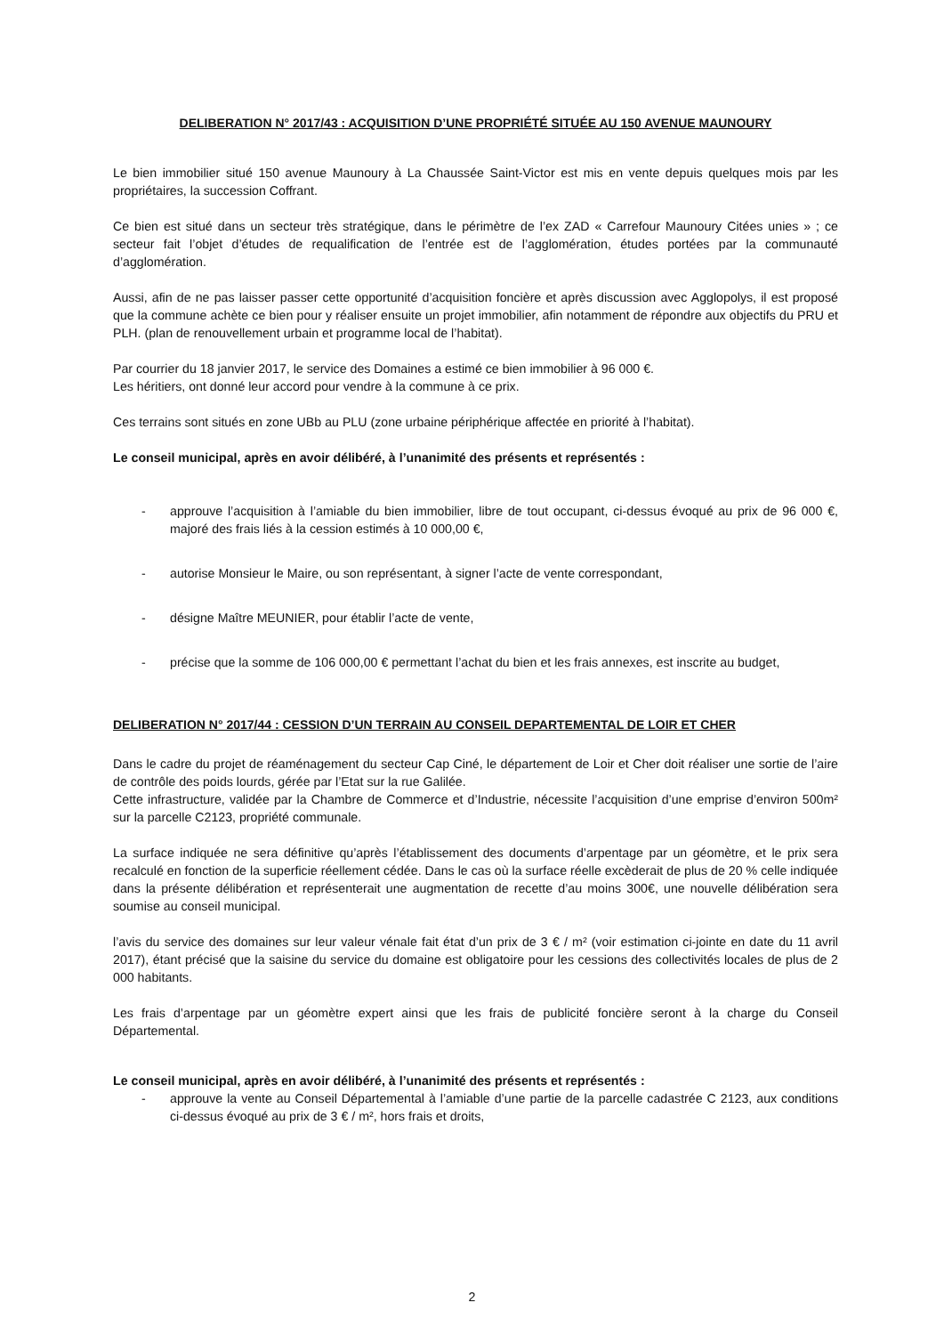DELIBERATION N° 2017/43 : ACQUISITION D’UNE PROPRIÉTÉ SITUÉE AU 150 AVENUE MAUNOURY
Le bien immobilier situé 150 avenue Maunoury à La Chaussée Saint-Victor est mis en vente depuis quelques mois par les propriétaires, la succession Coffrant.
Ce bien est situé dans un secteur très stratégique, dans le périmètre de l’ex ZAD « Carrefour Maunoury Citées unies » ; ce secteur fait l’objet d’études de requalification de l’entrée est de l’agglomération, études portées par la communauté d’agglomération.
Aussi, afin de ne pas laisser passer cette opportunité d’acquisition foncière et après discussion avec Agglopolys, il est proposé que la commune achète ce bien pour y réaliser ensuite un projet immobilier, afin notamment de répondre aux objectifs du PRU et PLH. (plan de renouvellement urbain et programme local de l’habitat).
Par courrier du 18 janvier 2017, le service des Domaines a estimé ce bien immobilier à 96 000 €.
Les héritiers, ont donné leur accord pour vendre à la commune à ce prix.
Ces terrains sont situés en zone UBb au PLU (zone urbaine périphérique affectée en priorité à l’habitat).
Le conseil municipal, après en avoir délibéré, à l’unanimité des présents et représentés :
- approuve l’acquisition à l’amiable du bien immobilier, libre de tout occupant, ci-dessus évoqué au prix de 96 000 €, majoré des frais liés à la cession estimés à 10 000,00 €,
- autorise Monsieur le Maire, ou son représentant, à signer l’acte de vente correspondant,
- désigne Maître MEUNIER, pour établir l’acte de vente,
- précise que la somme de 106 000,00 € permettant l’achat du bien et les frais annexes, est inscrite au budget,
DELIBERATION N° 2017/44 : CESSION D’UN TERRAIN AU CONSEIL DEPARTEMENTAL DE LOIR ET CHER
Dans le cadre du projet de réaménagement du secteur Cap Ciné, le département de Loir et Cher doit réaliser une sortie de l’aire de contrôle des poids lourds, gérée par l’Etat sur la rue Galilée.
Cette infrastructure, validée par la Chambre de Commerce et d’Industrie, nécessite l’acquisition d’une emprise d’environ 500m² sur la parcelle C2123, propriété communale.
La surface indiquée ne sera définitive qu’après l’établissement des documents d’arpentage par un géomètre, et le prix sera recalculé en fonction de la superficie réellement cédée. Dans le cas où la surface réelle excèderait de plus de 20 % celle indiquée dans la présente délibération et représenterait une augmentation de recette d’au moins 300€, une nouvelle délibération sera soumise au conseil municipal.
l’avis du service des domaines sur leur valeur vénale fait état d’un prix de 3 € / m² (voir estimation ci-jointe en date du 11 avril 2017), étant précisé que la saisine du service du domaine est obligatoire pour les cessions des collectivités locales de plus de 2 000 habitants.
Les frais d’arpentage par un géomètre expert ainsi que les frais de publicité foncière seront à la charge du Conseil Départemental.
Le conseil municipal, après en avoir délibéré, à l’unanimité des présents et représentés :
- approuve la vente au Conseil Départemental à l’amiable d’une partie de la parcelle cadastrée C 2123, aux conditions ci-dessus évoqué au prix de 3 € / m², hors frais et droits,
2